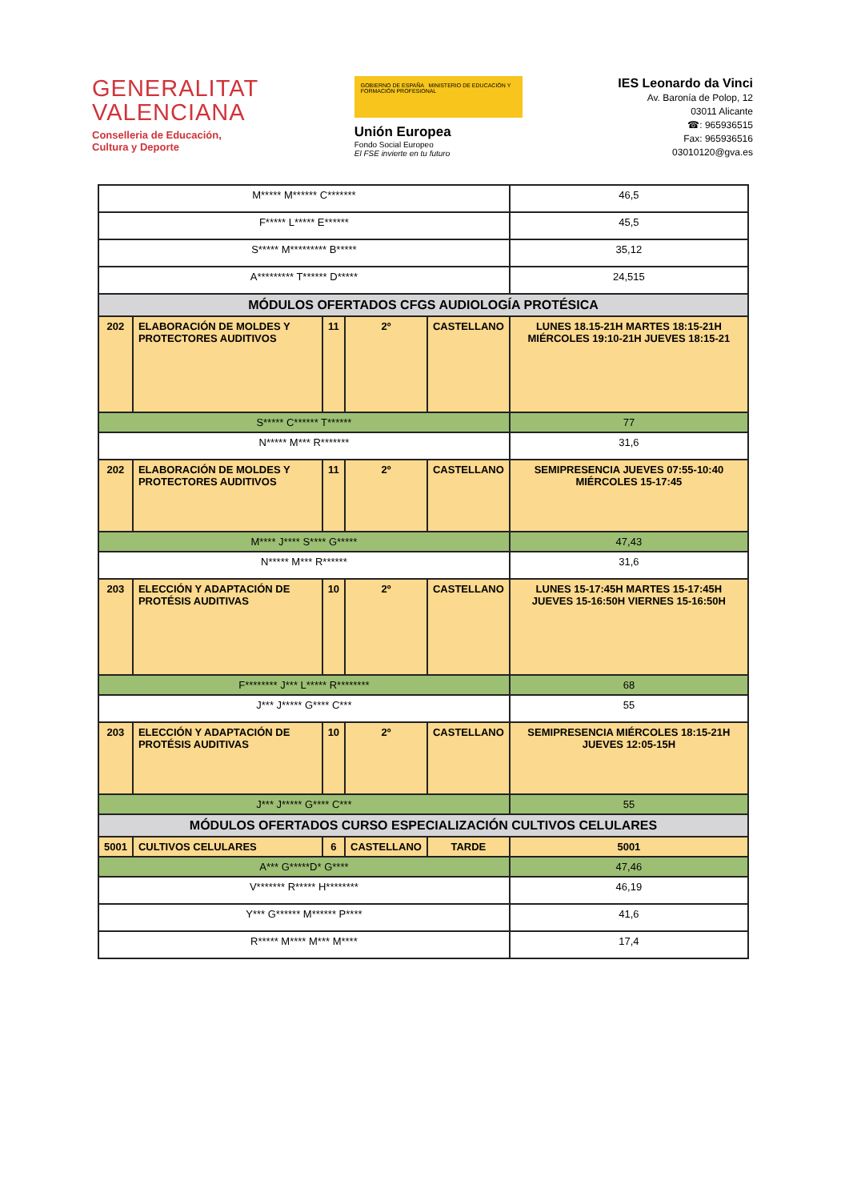GENERALITAT
VALENCIANA
Conselleria de Educación,
Cultura y Deporte
GOBIERNO DE ESPAÑA MINISTERIO DE EDUCACIÓN Y FORMACIÓN PROFESIONAL
Unión Europea
Fondo Social Europeo
El FSE invierte en tu futuro
IES Leonardo da Vinci
Av. Baronía de Polop, 12
03011 Alicante
☎: 965936515
Fax: 965936516
03010120@gva.es
| M***** M****** C******* | | | | | 46,5 |
| F***** L***** E****** | | | | | 45,5 |
| S***** M********* B***** | | | | | 35,12 |
| A********* T****** D***** | | | | | 24,515 |
| MÓDULOS OFERTADOS CFGS AUDIOLOGÍA PROTÉSICA | | | | | |
| 202 | ELABORACIÓN DE MOLDES Y PROTECTORES AUDITIVOS | 11 | 2º | CASTELLANO | LUNES 18.15-21H MARTES 18:15-21H MIÉRCOLES 19:10-21H JUEVES 18:15-21 |
| S***** C****** T****** | | | | | 77 |
| N***** M*** R******* | | | | | 31,6 |
| 202 | ELABORACIÓN DE MOLDES Y PROTECTORES AUDITIVOS | 11 | 2º | CASTELLANO | SEMIPRESENCIA JUEVES 07:55-10:40 MIÉRCOLES 15-17:45 |
| M**** J**** S**** G***** | | | | | 47,43 |
| N***** M*** R****** | | | | | 31,6 |
| 203 | ELECCIÓN Y ADAPTACIÓN DE PROTÉSIS AUDITIVAS | 10 | 2º | CASTELLANO | LUNES 15-17:45H MARTES 15-17:45H JUEVES 15-16:50H VIERNES 15-16:50H |
| F******** J*** L***** R******** | | | | | 68 |
| J*** J***** G**** C*** | | | | | 55 |
| 203 | ELECCIÓN Y ADAPTACIÓN DE PROTÉSIS AUDITIVAS | 10 | 2º | CASTELLANO | SEMIPRESENCIA MIÉRCOLES 18:15-21H JUEVES 12:05-15H |
| J*** J***** G**** C*** | | | | | 55 |
| MÓDULOS OFERTADOS CURSO ESPECIALIZACIÓN CULTIVOS CELULARES | | | | | |
| 5001 | CULTIVOS CELULARES | 6 | CASTELLANO | TARDE | 5001 |
| A*** G*****D* G**** | | | | | 47,46 |
| V******* R***** H******** | | | | | 46,19 |
| Y*** G****** M****** P**** | | | | | 41,6 |
| R***** M**** M*** M**** | | | | | 17,4 |